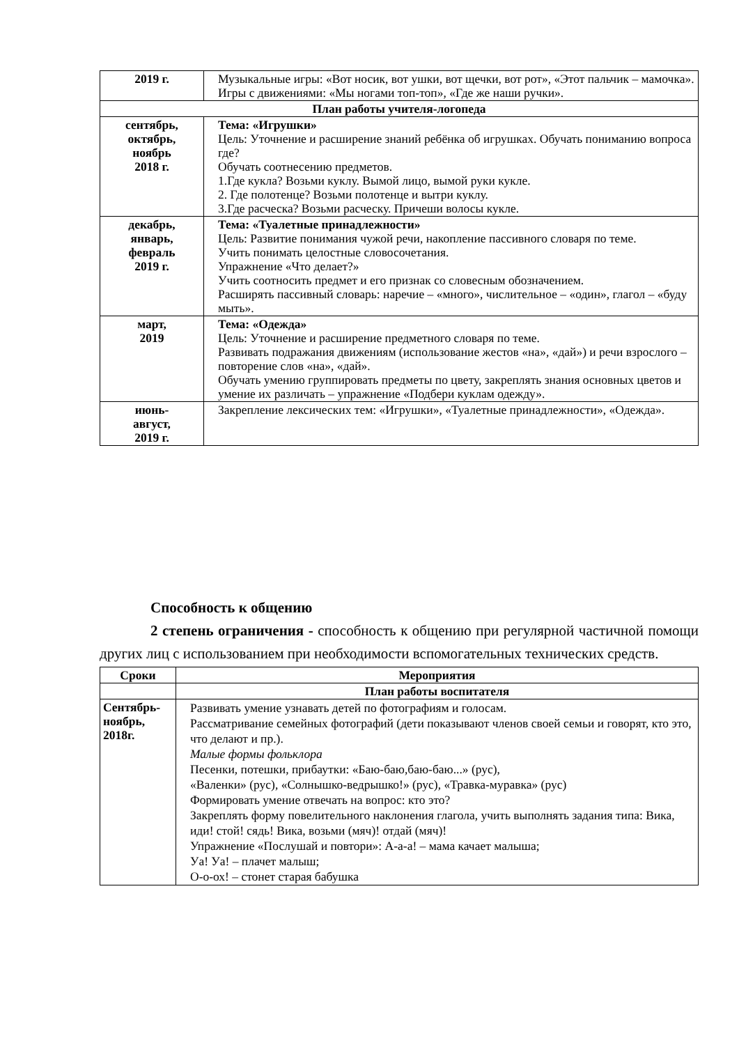| 2019 г. | Музыкальные игры: «Вот носик, вот ушки, вот щечки, вот рот», «Этот пальчик – мамочка». Игры с движениями: «Мы ногами топ-топ», «Где же наши ручки». |
| План работы учителя-логопеда | |
| сентябрь, октябрь, ноябрь 2018 г. | Тема: «Игрушки» Цель: Уточнение и расширение знаний ребёнка об игрушках. Обучать пониманию вопроса где? Обучать соотнесению предметов. 1.Где кукла? Возьми куклу. Вымой лицо, вымой руки кукле. 2. Где полотенце? Возьми полотенце и вытри куклу. 3.Где расческа? Возьми расческу. Причеши волосы кукле. |
| декабрь, январь, февраль 2019 г. | Тема: «Туалетные принадлежности» Цель: Развитие понимания чужой речи, накопление пассивного словаря по теме. Учить понимать целостные словосочетания. Упражнение «Что делает?» Учить соотносить предмет и его признак со словесным обозначением. Расширять пассивный словарь: наречие – «много», числительное – «один», глагол – «буду мыть». |
| март, 2019 | Тема: «Одежда» Цель: Уточнение и расширение предметного словаря по теме. Развивать подражания движениям (использование жестов «на», «дай») и речи взрослого – повторение слов «на», «дай». Обучать умению группировать предметы по цвету, закреплять знания основных цветов и умение их различать – упражнение «Подбери куклам одежду». |
| июнь- август, 2019 г. | Закрепление лексических тем: «Игрушки», «Туалетные принадлежности», «Одежда». |
Способность к общению
2 степень ограничения - способность к общению при регулярной частичной помощи других лиц с использованием при необходимости вспомогательных технических средств.
| Сроки | Мероприятия |
| --- | --- |
| | План работы воспитателя |
| Сентябрь- ноябрь, 2018г. | Развивать умение узнавать детей по фотографиям и голосам. Рассматривание семейных фотографий (дети показывают членов своей семьи и говорят, кто это, что делают и пр.). Малые формы фольклора Песенки, потешки, прибаутки: «Баю-баю,баю-баю...» (рус), «Валенки» (рус), «Солнышко-ведрышко!» (рус), «Травка-муравка» (рус) Формировать умение отвечать на вопрос: кто это? Закреплять форму повелительного наклонения глагола, учить выполнять задания типа: Вика, иди! стой! сядь! Вика, возьми (мяч)! отдай (мяч)! Упражнение «Послушай и повтори»: А-а-а! – мама качает малыша; Уа! Уа! – плачет малыш; О-о-ох! – стонет старая бабушка |